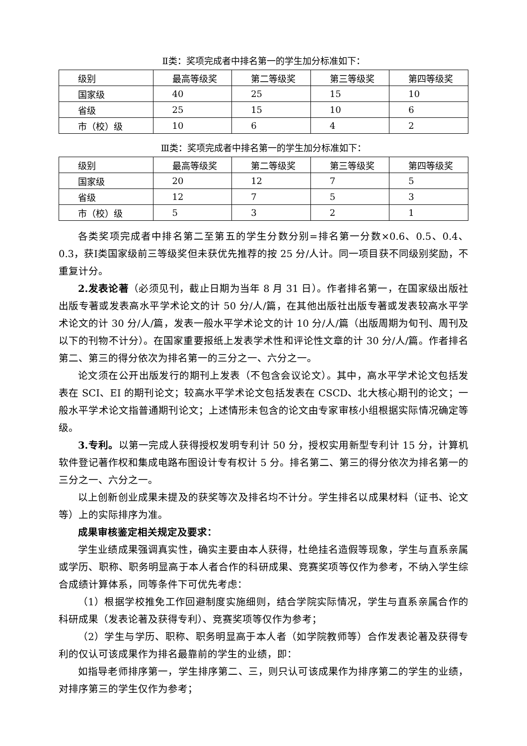Ⅱ类：奖项完成者中排名第一的学生加分标准如下：
| 级别 | 最高等级奖 | 第二等级奖 | 第三等级奖 | 第四等级奖 |
| 国家级 | 40 | 25 | 15 | 10 |
| 省级 | 25 | 15 | 10 | 6 |
| 市（校）级 | 10 | 6 | 4 | 2 |
Ⅲ类：奖项完成者中排名第一的学生加分标准如下：
| 级别 | 最高等级奖 | 第二等级奖 | 第三等级奖 | 第四等级奖 |
| 国家级 | 20 | 12 | 7 | 5 |
| 省级 | 12 | 7 | 5 | 3 |
| 市（校）级 | 5 | 3 | 2 | 1 |
各类奖项完成者中排名第二至第五的学生分数分别=排名第一分数×0.6、0.5、0.4、0.3，获Ⅰ类国家级前三等级奖但未获优先推荐的按 25 分/人计。同一项目获不同级别奖励，不重复计分。
2.发表论著（必须见刊，截止日期为当年 8 月 31 日）。作者排名第一，在国家级出版社出版专著或发表高水平学术论文的计 50 分/人/篇，在其他出版社出版专著或发表较高水平学术论文的计 30 分/人/篇，发表一般水平学术论文的计 10 分/人/篇（出版周期为旬刊、周刊及以下的刊物不计分）。在国家重要报纸上发表学术性和评论性文章的计 30 分/人/篇。作者排名第二、第三的得分依次为排名第一的三分之一、六分之一。
论文须在公开出版发行的期刊上发表（不包含会议论文）。其中，高水平学术论文包括发表在 SCI、EI 的期刊论文；较高水平学术论文包括发表在 CSCD、北大核心期刊的论文；一般水平学术论文指普通期刊论文；上述情形未包含的论文由专家审核小组根据实际情况确定等级。
3.专利。以第一完成人获得授权发明专利计 50 分，授权实用新型专利计 15 分，计算机软件登记著作权和集成电路布图设计专有权计 5 分。排名第二、第三的得分依次为排名第一的三分之一、六分之一。
以上创新创业成果未提及的获奖等次及排名均不计分。学生排名以成果材料（证书、论文等）上的实际排序为准。
成果审核鉴定相关规定及要求：
学生业绩成果强调真实性，确实主要由本人获得，杜绝挂名造假等现象，学生与直系亲属或学历、职称、职务明显高于本人者合作的科研成果、竞赛奖项等仅作为参考，不纳入学生综合成绩计算体系，同等条件下可优先考虑：
（1）根据学校推免工作回避制度实施细则，结合学院实际情况，学生与直系亲属合作的科研成果（发表论著及获得专利）、竞赛奖项等仅作为参考；
（2）学生与学历、职称、职务明显高于本人者（如学院教师等）合作发表论著及获得专利的仅认可该成果作为排名最靠前的学生的业绩，即：
如指导老师排序第一，学生排序第二、三，则只认可该成果作为排序第二的学生的业绩，对排序第三的学生仅作为参考；